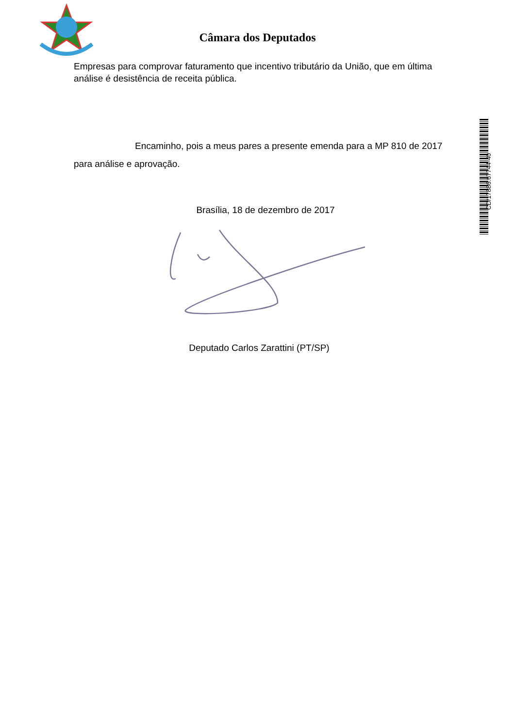Câmara dos Deputados
Empresas para comprovar faturamento que incentivo tributário da União, que em última análise é desistência de receita pública.
Encaminho, pois a meus pares a presente emenda para a MP 810 de 2017 para análise e aprovação.
Brasília, 18 de dezembro de 2017
Deputado Carlos Zarattini (PT/SP)
CD/17886.67744-40